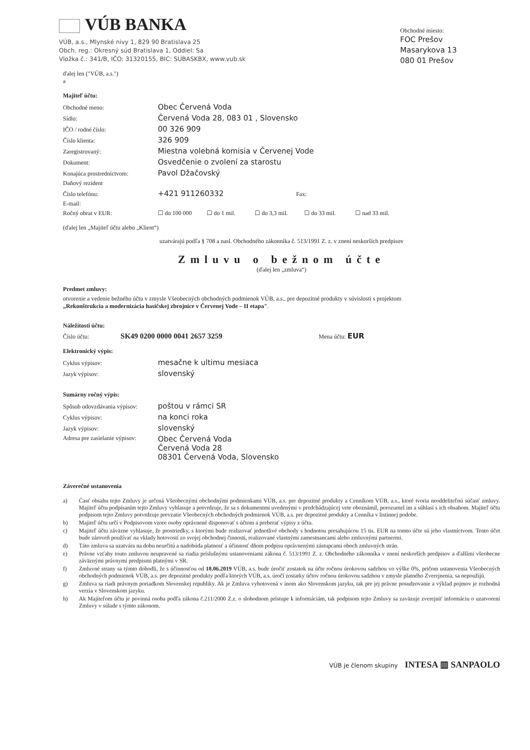VÚB BANKA
VÚB, a.s., Mlynské nivy 1, 829 90 Bratislava 25
Obch. reg.: Okresný súd Bratislava 1, Oddiel: Sa
Vložka č.: 341/B, IČO: 31320155, BIC: SUBASKBX, www.vub.sk
Obchodné miesto:
FOC Prešov
Masarykova 13
080 01 Prešov
ďalej len ("VÚB, a.s.")
a
Majiteľ účtu:
| Obchodné meno: | Obec Červená Voda |
| Sídlo: | Červená Voda 28, 083 01 , Slovensko |
| IČO / rodné číslo: | 00 326 909 |
| Číslo klienta: | 326 909 |
| Zaregistrovaný: | Miestna volebná komisia v Červenej Vode |
| Dokument: | Osvedčenie o zvolení za starostu |
| Konajúca prostredníctvom: | Pavol Džačovský |
| Daňový rezident | |
| Číslo telefónu: | +421 911260332 Fax: |
| E-mail: | |
| Ročný obrat v EUR: | ☐ do 100 000 ☐ do 1 mil. ☐ do 3,3 mil. ☐ do 33 mil. ☐ nad 33 mil. |
(ďalej len „Majiteľ účtu alebo „Klient“)
uzatvárajú podľa § 708 a nasl. Obchodného zákonníka č. 513/1991 Z. z. v znení neskorších predpisov
Zmluvu o bežnom účte
(ďalej len „zmluva“)
Predmet zmluvy:
otvorenie a vedenie bežného účtu v zmysle Všeobecných obchodných podmienok VÚB, a.s., pre depozitné produkty v súvislosti s projektom
„Rekonštrukcia a modernizácia hasičskej zbrojnice v Červenej Vode – II etapa".
Náležitosti účtu:
Číslo účtu: SK49 0200 0000 0041 2657 3259 Mena účtu: EUR
Elektronický výpis:
| Cyklus výpisov: | mesačne k ultimu mesiaca |
| Jazyk výpisov: | slovenský |
Sumárny ročný výpis:
| Spôsob odovzdávania výpisov: | poštou v rámci SR |
| Cyklus výpisov: | na konci roka |
| Jazyk výpisov: | slovenský |
| Adresa pre zasielanie výpisov: | Obec Červená Voda Červená Voda 28 08301 Červená Voda, Slovensko |
Záverečné ustanovenia
a) Časť obsahu tejto Zmluvy je určená Všeobecnými obchodnými podmienkami VÚB, a.s. pre depozitné produkty a Cenníkom VÚB, a.s., ktoré tvoria neoddeliteľnú súčasť zmluvy. Majiteľ účtu podpísaním tejto Zmluvy vyhlasuje a potvrdzuje, že sa s dokumentmi uvedenými v predchádzajúcej vete oboznámil, porozumel im a súhlasí s ich obsahom. Majiteľ účtu podpisom tejto Zmluvy potvrdzuje prevzatie Všeobecných obchodných podmienok VÚB, a.s. pre depozitné produkty a Cenníka v listinnej podobe.
b) Majiteľ účtu určí v Podpisovom vzore osoby oprávnené disponovať s účtom a preberať výpisy z účtu.
c) Majiteľ účtu záväzne vyhlasuje, že prostriedky, s ktorými bude realizovať jednotlivé obchody s hodnotou presahujúcou 15 tis. EUR na tomto účte sú jeho vlastníctvom. Tento účet bude zároveň používať na vklady hotovostí zo svojej obchodnej činnosti, realizované vlastnými zamestnancami alebo zmluvnými partnermi.
d) Táto zmluva sa uzatvára na dobu neurčitú a nadobúda platnosť a účinnosť dňom podpisu oprávnenými zástupcami oboch zmluvných strán.
e) Právne vzťahy touto zmluvou neupravené sa riadia príslušnými ustanoveniami zákona č. 513/1991 Z. z. Obchodného zákonníka v znení neskorších predpisov a ďalšími všeobecne záväznými právnymi predpismi platnými v SR.
f) Zmluvné strany sa týmto dohodli, že s účinnosťou od 18.06.2019 VÚB, a.s. bude úročiť zostatok na účte ročnou úrokovou sadzbou vo výške 0%, pričom ustanovenia Všeobecných obchodných podmienok VÚB, a.s. pre depozitné produkty podľa ktorých VÚB, a.s. úročí zostatky účtov ročnou úrokovou sadzbou v zmysle platného Zverejnenia, sa nepoužijú.
g) Zmluva sa riadi právnym poriadkom Slovenskej republiky. Ak je Zmluva vyhotovená v inom ako Slovenskom jazyku, tak pre jej právne posudzovanie a výklad pojmov je rozhodná verzia v Slovenskom jazyku.
h) Ak Majiteľom účtu je povinná osoba podľa zákona č.211/2000 Z.z. o slobodnom prístupe k informáciám, tak podpisom tejto Zmluvy sa zaväzuje zverejniť informáciu o uzatvorení Zmluvy v súlade s týmto zákonom.
VÚB je členom skupiny INTESA ▥ SANPAOLO